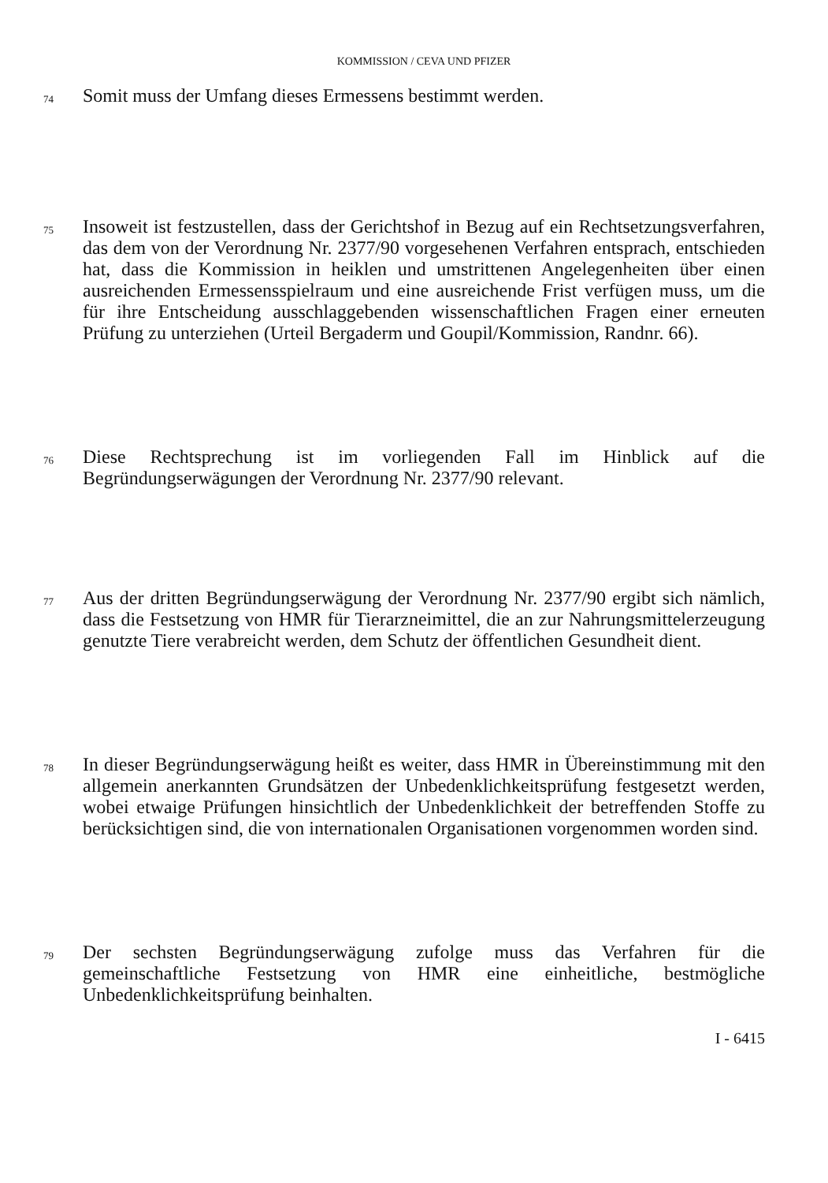KOMMISSION / CEVA UND PFIZER
74 Somit muss der Umfang dieses Ermessens bestimmt werden.
75 Insoweit ist festzustellen, dass der Gerichtshof in Bezug auf ein Rechtsetzungsverfahren, das dem von der Verordnung Nr. 2377/90 vorgesehenen Verfahren entsprach, entschieden hat, dass die Kommission in heiklen und umstrittenen Angelegenheiten über einen ausreichenden Ermessensspielraum und eine ausreichende Frist verfügen muss, um die für ihre Entscheidung ausschlaggebenden wissenschaftlichen Fragen einer erneuten Prüfung zu unterziehen (Urteil Bergaderm und Goupil/Kommission, Randnr. 66).
76 Diese Rechtsprechung ist im vorliegenden Fall im Hinblick auf die Begründungserwägungen der Verordnung Nr. 2377/90 relevant.
77 Aus der dritten Begründungserwägung der Verordnung Nr. 2377/90 ergibt sich nämlich, dass die Festsetzung von HMR für Tierarzneimittel, die an zur Nahrungsmittelerzeugung genutzte Tiere verabreicht werden, dem Schutz der öffentlichen Gesundheit dient.
78 In dieser Begründungserwägung heißt es weiter, dass HMR in Übereinstimmung mit den allgemein anerkannten Grundsätzen der Unbedenklichkeitsprüfung festgesetzt werden, wobei etwaige Prüfungen hinsichtlich der Unbedenklichkeit der betreffenden Stoffe zu berücksichtigen sind, die von internationalen Organisationen vorgenommen worden sind.
79 Der sechsten Begründungserwägung zufolge muss das Verfahren für die gemeinschaftliche Festsetzung von HMR eine einheitliche, bestmögliche Unbedenklichkeitsprüfung beinhalten.
I - 6415